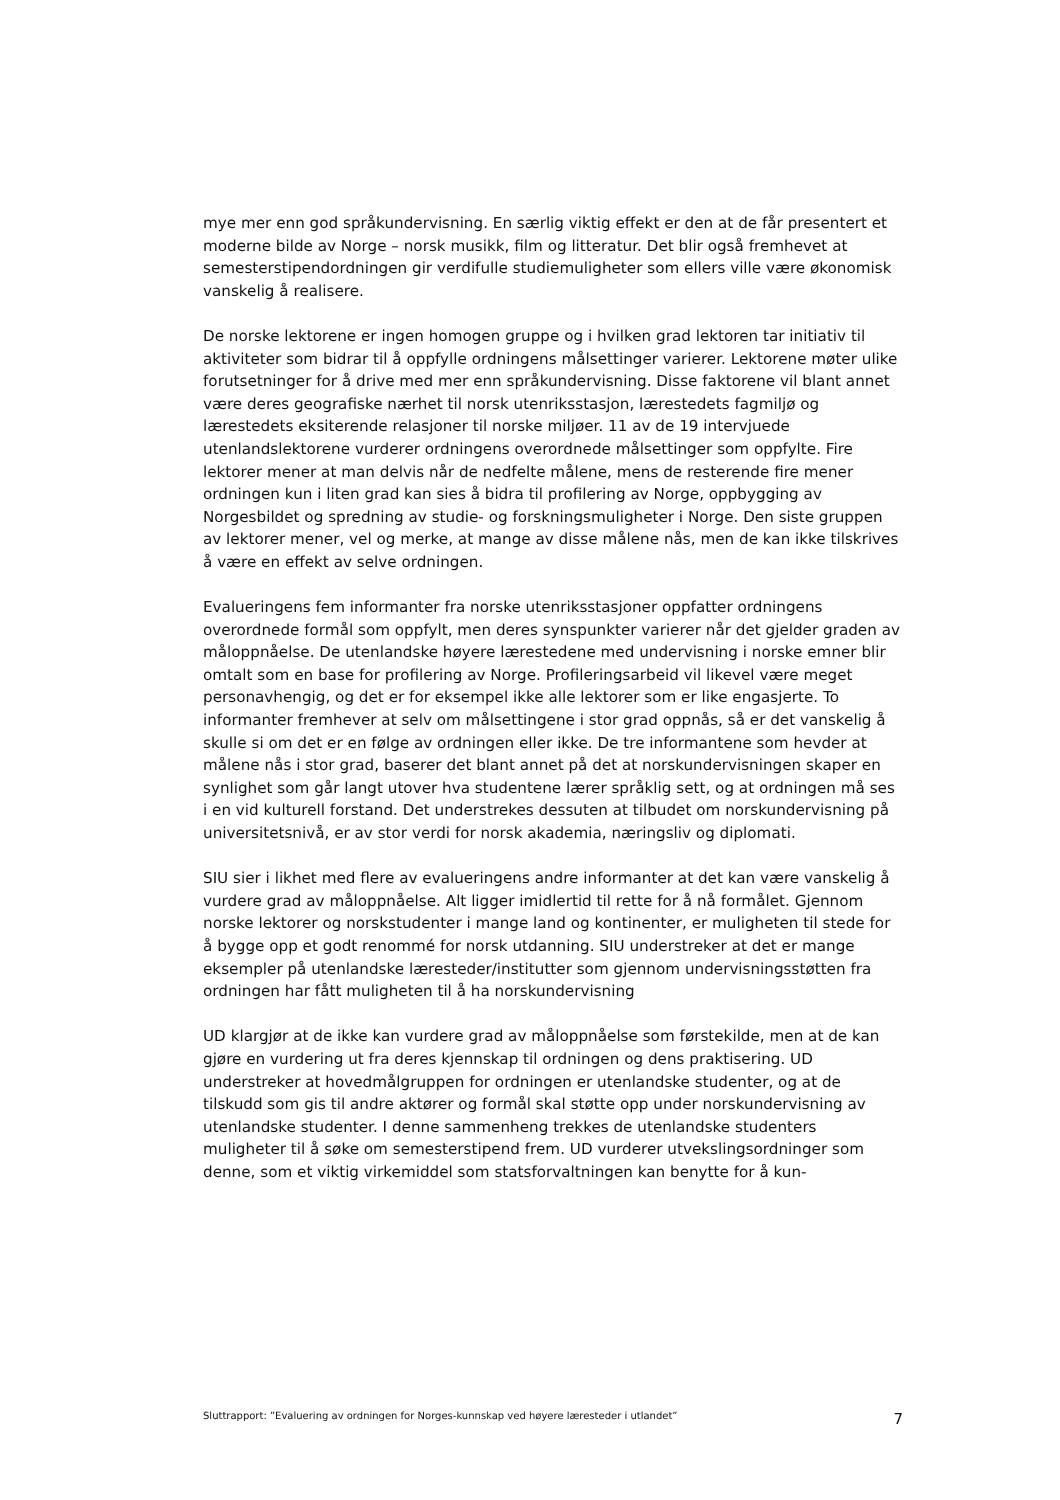mye mer enn god språkundervisning. En særlig viktig effekt er den at de får presentert et moderne bilde av Norge – norsk musikk, film og litteratur. Det blir også fremhevet at semesterstipendordningen gir verdifulle studiemuligheter som ellers ville være økonomisk vanskelig å realisere.
De norske lektorene er ingen homogen gruppe og i hvilken grad lektoren tar initiativ til aktiviteter som bidrar til å oppfylle ordningens målsettinger varierer. Lektorene møter ulike forutsetninger for å drive med mer enn språkundervisning. Disse faktorene vil blant annet være deres geografiske nærhet til norsk utenriksstasjon, lærestedets fagmiljø og lærestedets eksiterende relasjoner til norske miljøer. 11 av de 19 intervjuede utenlandslektorene vurderer ordningens overordnede målsettinger som oppfylte. Fire lektorer mener at man delvis når de nedfelte målene, mens de resterende fire mener ordningen kun i liten grad kan sies å bidra til profilering av Norge, oppbygging av Norgesbildet og spredning av studie- og forskningsmuligheter i Norge. Den siste gruppen av lektorer mener, vel og merke, at mange av disse målene nås, men de kan ikke tilskrives å være en effekt av selve ordningen.
Evalueringens fem informanter fra norske utenriksstasjoner oppfatter ordningens overordnede formål som oppfylt, men deres synspunkter varierer når det gjelder graden av måloppnåelse. De utenlandske høyere lærestedene med undervisning i norske emner blir omtalt som en base for profilering av Norge. Profileringsarbeid vil likevel være meget personavhengig, og det er for eksempel ikke alle lektorer som er like engasjerte. To informanter fremhever at selv om målsettingene i stor grad oppnås, så er det vanskelig å skulle si om det er en følge av ordningen eller ikke. De tre informantene som hevder at målene nås i stor grad, baserer det blant annet på det at norskundervisningen skaper en synlighet som går langt utover hva studentene lærer språklig sett, og at ordningen må ses i en vid kulturell forstand. Det understrekes dessuten at tilbudet om norskundervisning på universitetsnivå, er av stor verdi for norsk akademia, næringsliv og diplomati.
SIU sier i likhet med flere av evalueringens andre informanter at det kan være vanskelig å vurdere grad av måloppnåelse. Alt ligger imidlertid til rette for å nå formålet. Gjennom norske lektorer og norskstudenter i mange land og kontinenter, er muligheten til stede for å bygge opp et godt renommé for norsk utdanning. SIU understreker at det er mange eksempler på utenlandske læresteder/institutter som gjennom undervisningsstøtten fra ordningen har fått muligheten til å ha norskundervisning
UD klargjør at de ikke kan vurdere grad av måloppnåelse som førstekilde, men at de kan gjøre en vurdering ut fra deres kjennskap til ordningen og dens praktisering. UD understreker at hovedmålgruppen for ordningen er utenlandske studenter, og at de tilskudd som gis til andre aktører og formål skal støtte opp under norskundervisning av utenlandske studenter. I denne sammenheng trekkes de utenlandske studenters muligheter til å søke om semesterstipend frem. UD vurderer utvekslingsordninger som denne, som et viktig virkemiddel som statsforvaltningen kan benytte for å kun-
Sluttrapport: ”Evaluering av ordningen for Norges-kunnskap ved høyere læresteder i utlandet” 7